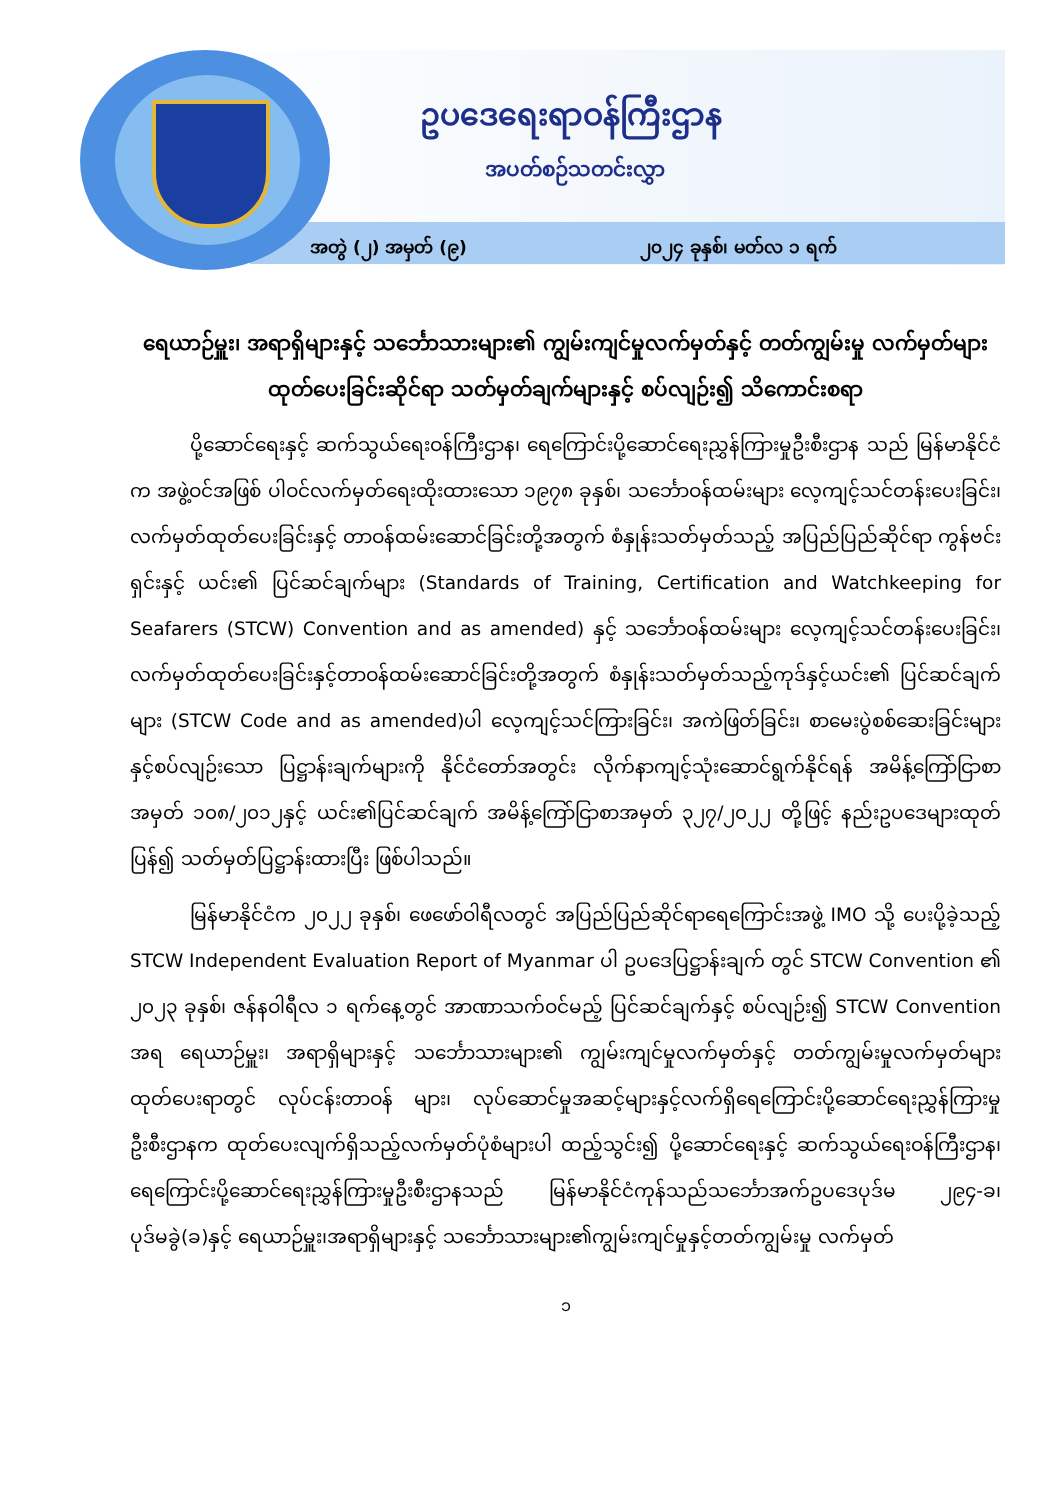ဥပဒေရေးရာဝန်ကြီးဌာန
အပတ်စဉ်သတင်းလွှာ
အတွဲ (၂) အမှတ် (၉) ၂၀၂၄ ခုနှစ်၊ မတ်လ ၁ ရက်
ရေယာဉ်မှူး၊ အရာရှိများနှင့် သင်္ဘောသားများ၏ ကျွမ်းကျင်မှုလက်မှတ်နှင့် တတ်ကျွမ်းမှု လက်မှတ်များ ထုတ်ပေးခြင်းဆိုင်ရာ သတ်မှတ်ချက်များနှင့် စပ်လျဉ်း၍ သိကောင်းစရာ
ပို့ဆောင်ရေးနှင့် ဆက်သွယ်ရေးဝန်ကြီးဌာန၊ ရေကြောင်းပို့ဆောင်ရေးညွှန်ကြားမှုဦးစီးဌာန သည် မြန်မာနိုင်ငံက အဖွဲ့ဝင်အဖြစ် ပါဝင်လက်မှတ်ရေးထိုးထားသော ၁၉၇၈ ခုနှစ်၊ သင်္ဘောဝန်ထမ်းများ လေ့ကျင့်သင်တန်းပေးခြင်း၊ လက်မှတ်ထုတ်ပေးခြင်းနှင့် တာဝန်ထမ်းဆောင်ခြင်းတို့အတွက် စံနှုန်းသတ်မှတ်သည့် အပြည်ပြည်ဆိုင်ရာ ကွန်ဗင်းရှင်းနှင့် ယင်း၏ ပြင်ဆင်ချက်များ (Standards of Training, Certification and Watchkeeping for Seafarers (STCW) Convention and as amended) နှင့် သင်္ဘောဝန်ထမ်းများ လေ့ကျင့်သင်တန်းပေးခြင်း၊ လက်မှတ်ထုတ်ပေးခြင်းနှင့်တာဝန်ထမ်းဆောင်ခြင်းတို့အတွက် စံနှုန်းသတ်မှတ်သည့်ကုဒ်နှင့်ယင်း၏ ပြင်ဆင်ချက်များ (STCW Code and as amended)ပါ လေ့ကျင့်သင်ကြားခြင်း၊ အကဲဖြတ်ခြင်း၊ စာမေးပွဲစစ်ဆေးခြင်းများနှင့်စပ်လျဉ်းသော ပြဋ္ဌာန်းချက်များကို နိုင်ငံတော်အတွင်း လိုက်နာကျင့်သုံးဆောင်ရွက်နိုင်ရန် အမိန့်ကြော်ငြာစာအမှတ် ၁၀၈/၂၀၁၂နှင့် ယင်း၏ပြင်ဆင်ချက် အမိန့်ကြော်ငြာစာအမှတ် ၃၂၇/၂၀၂၂ တို့ဖြင့် နည်းဥပဒေများထုတ်ပြန်၍ သတ်မှတ်ပြဋ္ဌာန်းထားပြီး ဖြစ်ပါသည်။
မြန်မာနိုင်ငံက ၂၀၂၂ ခုနှစ်၊ ဖေဖော်ဝါရီလတွင် အပြည်ပြည်ဆိုင်ရာရေကြောင်းအဖွဲ့ IMO သို့ ပေးပို့ခဲ့သည့် STCW Independent Evaluation Report of Myanmar ပါ ဥပဒေပြဋ္ဌာန်းချက် တွင် STCW Convention ၏ ၂၀၂၃ ခုနှစ်၊ ဇန်နဝါရီလ ၁ ရက်နေ့တွင် အာဏာသက်ဝင်မည့် ပြင်ဆင်ချက်နှင့် စပ်လျဉ်း၍ STCW Convention အရ ရေယာဉ်မှူး၊ အရာရှိများနှင့် သင်္ဘောသားများ၏ ကျွမ်းကျင်မှုလက်မှတ်နှင့် တတ်ကျွမ်းမှုလက်မှတ်များ ထုတ်ပေးရာတွင် လုပ်ငန်းတာဝန် များ၊ လုပ်ဆောင်မှုအဆင့်များနှင့်လက်ရှိရေကြောင်းပို့ဆောင်ရေးညွှန်ကြားမှုဦးစီးဌာနက ထုတ်ပေးလျက်ရှိသည့်လက်မှတ်ပုံစံများပါ ထည့်သွင်း၍ ပို့ဆောင်ရေးနှင့် ဆက်သွယ်ရေးဝန်ကြီးဌာန၊ ရေကြောင်းပို့ဆောင်ရေးညွှန်ကြားမှုဦးစီးဌာနသည် မြန်မာနိုင်ငံကုန်သည်သင်္ဘောအက်ဥပဒေပုဒ်မ ၂၉၄-ခ၊ ပုဒ်မခွဲ(ခ)နှင့် ရေယာဉ်မှူး၊အရာရှိများနှင့် သင်္ဘောသားများ၏ကျွမ်းကျင်မှုနှင့်တတ်ကျွမ်းမှု လက်မှတ်
၁